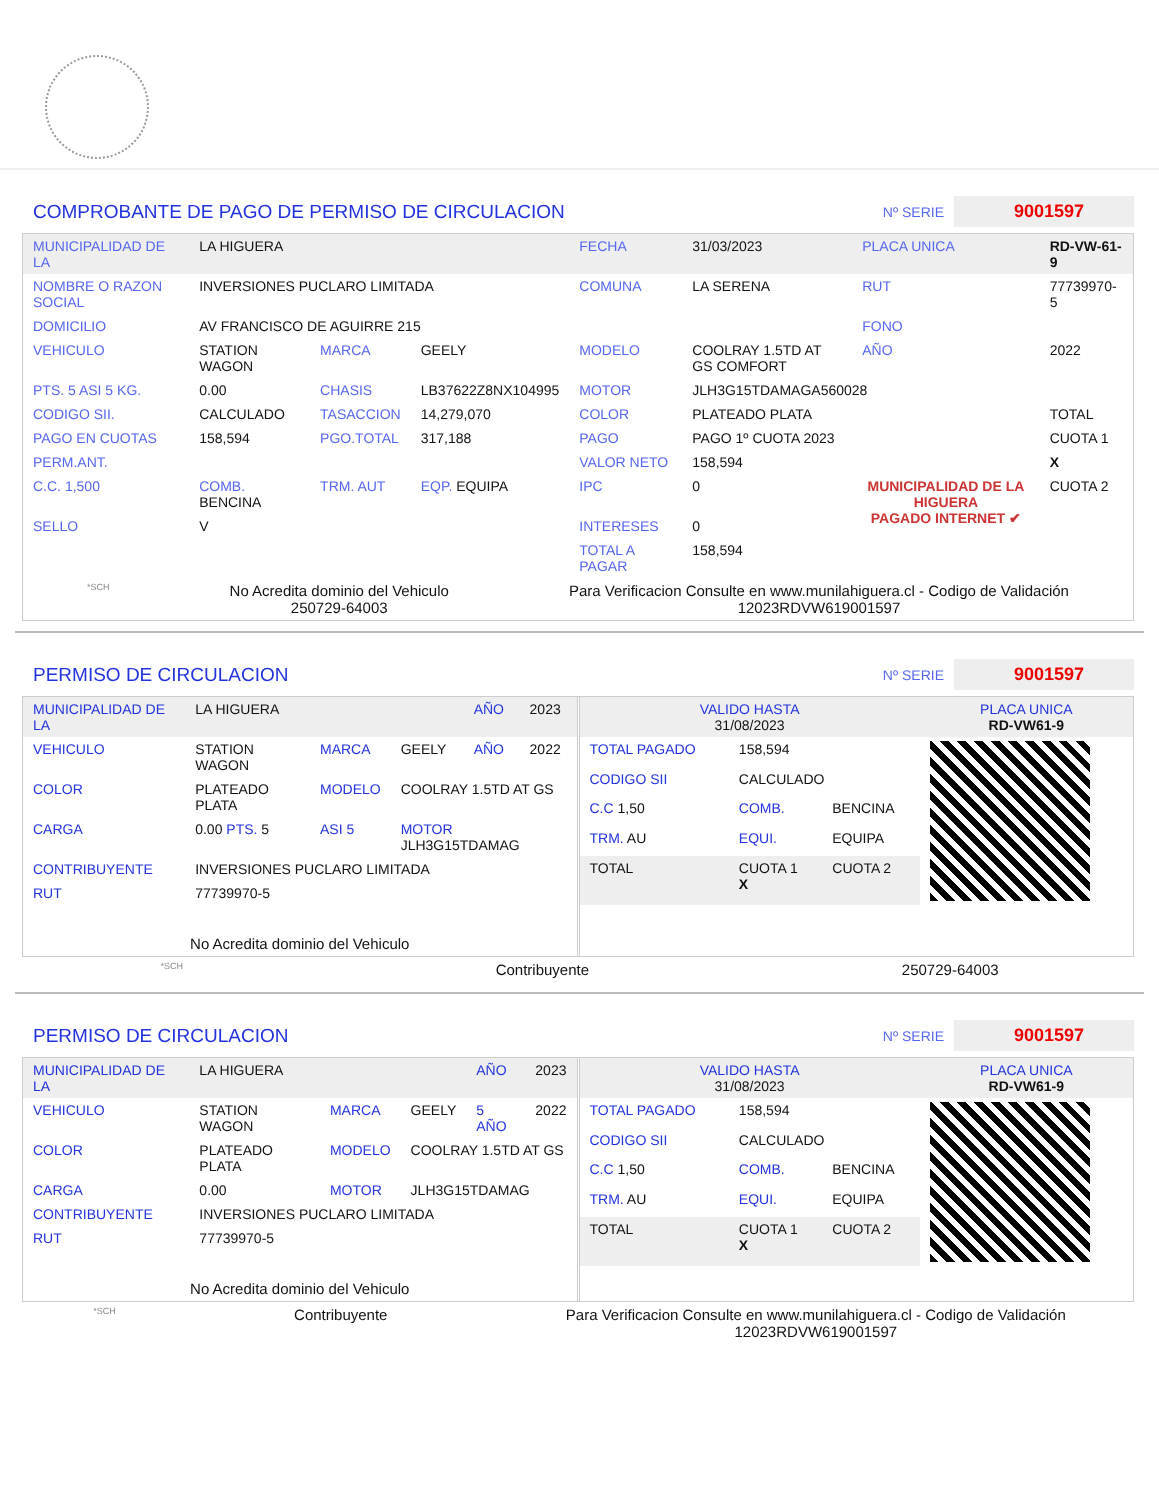COMPROBANTE DE PAGO DE PERMISO DE CIRCULACION Nº SERIE 9001597
| MUNICIPALIDAD DE LA | LA HIGUERA | | | FECHA | 31/03/2023 | PLACA UNICA | RD-VW-61-9 |
| NOMBRE O RAZON SOCIAL | INVERSIONES PUCLARO LIMITADA | | | COMUNA | LA SERENA | RUT | 77739970-5 |
| DOMICILIO | AV FRANCISCO DE AGUIRRE 215 | | | | | FONO | |
| VEHICULO | STATION WAGON | MARCA | GEELY | MODELO | COOLRAY 1.5TD AT GS COMFORT | AÑO | 2022 |
| PTS. 5 ASI 5 KG. | 0.00 | CHASIS | LB37622Z8NX104995 | MOTOR | JLH3G15TDAMAGA560028 | | |
| CODIGO SII. | CALCULADO | TASACCION | 14,279,070 | COLOR | PLATEADO PLATA | | TOTAL |
| PAGO EN CUOTAS | 158,594 | PGO.TOTAL | 317,188 | PAGO | PAGO 1º CUOTA 2023 | MUNICIPALIDAD DE LA HIGUERA PAGADO INTERNET ✔ | CUOTA 1 |
| PERM.ANT. | | | | VALOR NETO | 158,594 | | X |
| C.C. 1,500 | COMB. BENCINA | TRM. AUT | EQP. EQUIPA | IPC | 0 | | CUOTA 2 |
| SELLO | V | | | INTERESES | 0 | | |
| | | | | TOTAL A PAGAR | 158,594 | | |
*SCH No Acredita dominio del Vehiculo
250729-64003 Para Verificacion Consulte en www.munilahiguera.cl - Codigo de Validación
12023RDVW619001597
PERMISO DE CIRCULACION Nº SERIE 9001597
| MUNICIPALIDAD DE LA | LA HIGUERA | | | AÑO | 2023 |
| VEHICULO | STATION WAGON | MARCA | GEELY | AÑO | 2022 |
| COLOR | PLATEADO PLATA | MODELO | COOLRAY 1.5TD AT GS | | |
| CARGA | 0.00 PTS. 5 | ASI 5 | MOTOR JLH3G15TDAMAG | | |
| CONTRIBUYENTE | INVERSIONES PUCLARO LIMITADA | | | | |
| RUT | 77739970-5 | | | | |
| No Acredita dominio del Vehiculo | | | | | |
| VALIDO HASTA 31/08/2023 | | | PLACA UNICA RD-VW61-9 |
| TOTAL PAGADO | 158,594 | | |
| CODIGO SII | CALCULADO | | |
| C.C 1,50 | COMB. | BENCINA | |
| TRM. AU | EQUI. | EQUIPA | |
| TOTAL | CUOTA 1 X | CUOTA 2 | |
*SCH Contribuyente 250729-64003
PERMISO DE CIRCULACION Nº SERIE 9001597
| MUNICIPALIDAD DE LA | LA HIGUERA | | | AÑO | 2023 |
| VEHICULO | STATION WAGON | MARCA | GEELY | 5 AÑO | 2022 |
| COLOR | PLATEADO PLATA | MODELO | COOLRAY 1.5TD AT GS | | |
| CARGA | 0.00 | MOTOR | JLH3G15TDAMAG | | |
| CONTRIBUYENTE | INVERSIONES PUCLARO LIMITADA | | | | |
| RUT | 77739970-5 | | | | |
| No Acredita dominio del Vehiculo | | | | | |
| VALIDO HASTA 31/08/2023 | | | PLACA UNICA RD-VW61-9 |
| TOTAL PAGADO | 158,594 | | |
| CODIGO SII | CALCULADO | | |
| C.C 1,50 | COMB. | BENCINA | |
| TRM. AU | EQUI. | EQUIPA | |
| TOTAL | CUOTA 1 X | CUOTA 2 | |
*SCH Contribuyente Para Verificacion Consulte en www.munilahiguera.cl - Codigo de Validación
12023RDVW619001597